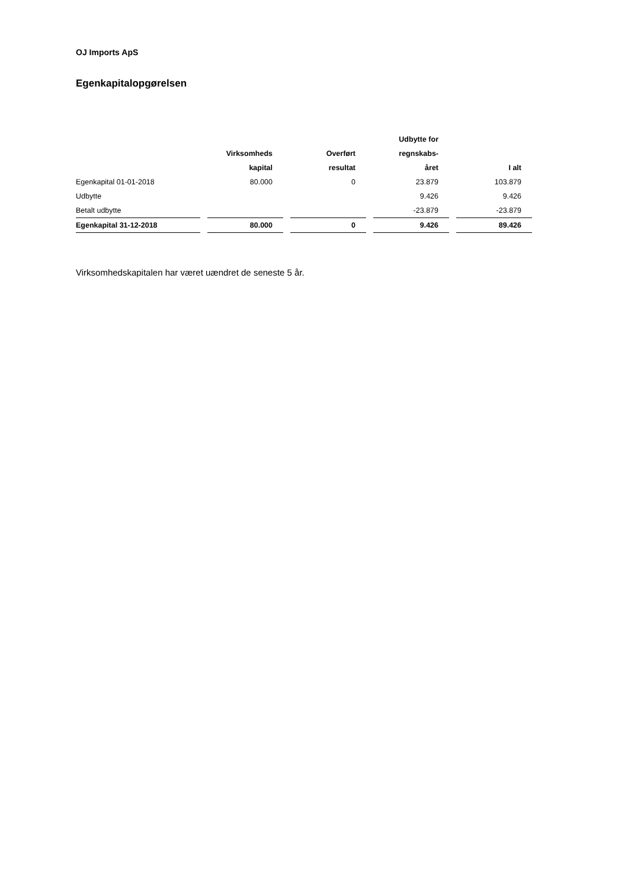OJ Imports ApS
Egenkapitalopgørelsen
| | | | Udbytte for | |
| --- | --- | --- | --- | --- |
| | Virksomheds | Overført | regnskabs- | |
| | kapital | resultat | året | I alt |
| Egenkapital 01-01-2018 | 80.000 | 0 | 23.879 | 103.879 |
| Udbytte | | | 9.426 | 9.426 |
| Betalt udbytte | | | -23.879 | -23.879 |
| Egenkapital 31-12-2018 | 80.000 | 0 | 9.426 | 89.426 |
Virksomhedskapitalen har været uændret de seneste 5 år.